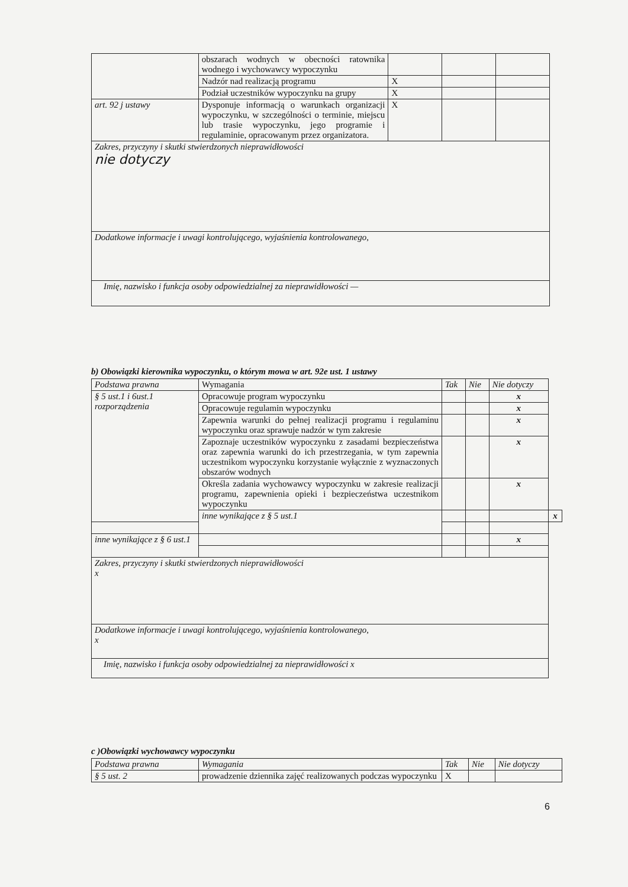| | obszarach wodnych w obecności ratownika wodnego i wychowawcy wypoczynku | | | |
| | Nadzór nad realizacją programu | X | | |
| | Podział uczestników wypoczynku na grupy | X | | |
| art. 92 j ustawy | Dysponuje informacją o warunkach organizacji wypoczynku, w szczególności o terminie, miejscu lub trasie wypoczynku, jego programie i regulaminie, opracowanym przez organizatora. | X | | |
| Zakres, przyczyny i skutki stwierdzonych nieprawidłowości nie dotyczy | | | | |
| Dodatkowe informacje i uwagi kontrolującego, wyjaśnienia kontrolowanego, | | | | |
| Imię, nazwisko i funkcja osoby odpowiedzialnej za nieprawidłowości — | | | | |
b) Obowiązki kierownika wypoczynku, o którym mowa w art. 92e ust. 1 ustawy
| Podstawa prawna | Wymagania | Tak | Nie | Nie dotyczy | |
| --- | --- | --- | --- | --- | --- |
| § 5 ust.1 i 6ust.1 rozporządzenia | Opracowuje program wypoczynku | | | x | |
| | Opracowuje regulamin wypoczynku | | | x | |
| | Zapewnia warunki do pełnej realizacji programu i regulaminu wypoczynku oraz sprawuje nadzór w tym zakresie | | | x | |
| | Zapoznaje uczestników wypoczynku z zasadami bezpieczeństwa oraz zapewnia warunki do ich przestrzegania, w tym zapewnia uczestnikom wypoczynku korzystanie wyłącznie z wyznaczonych obszarów wodnych | | | x | |
| | Określa zadania wychowawcy wypoczynku w zakresie realizacji programu, zapewnienia opieki i bezpieczeństwa uczestnikom wypoczynku | | | x | |
| | inne wynikające z § 5 ust.1 | | | | x |
| inne wynikające z § 6 ust.1 | | | | x | |
| Zakres, przyczyny i skutki stwierdzonych nieprawidłowości x | | | | | |
| Dodatkowe informacje i uwagi kontrolującego, wyjaśnienia kontrolowanego, x | | | | | |
| Imię, nazwisko i funkcja osoby odpowiedzialnej za nieprawidłowości x | | | | | |
c )Obowiązki wychowawcy wypoczynku
| Podstawa prawna | Wymagania | Tak | Nie | Nie dotyczy |
| --- | --- | --- | --- | --- |
| § 5 ust. 2 | prowadzenie dziennika zajęć realizowanych podczas wypoczynku | X | | |
6